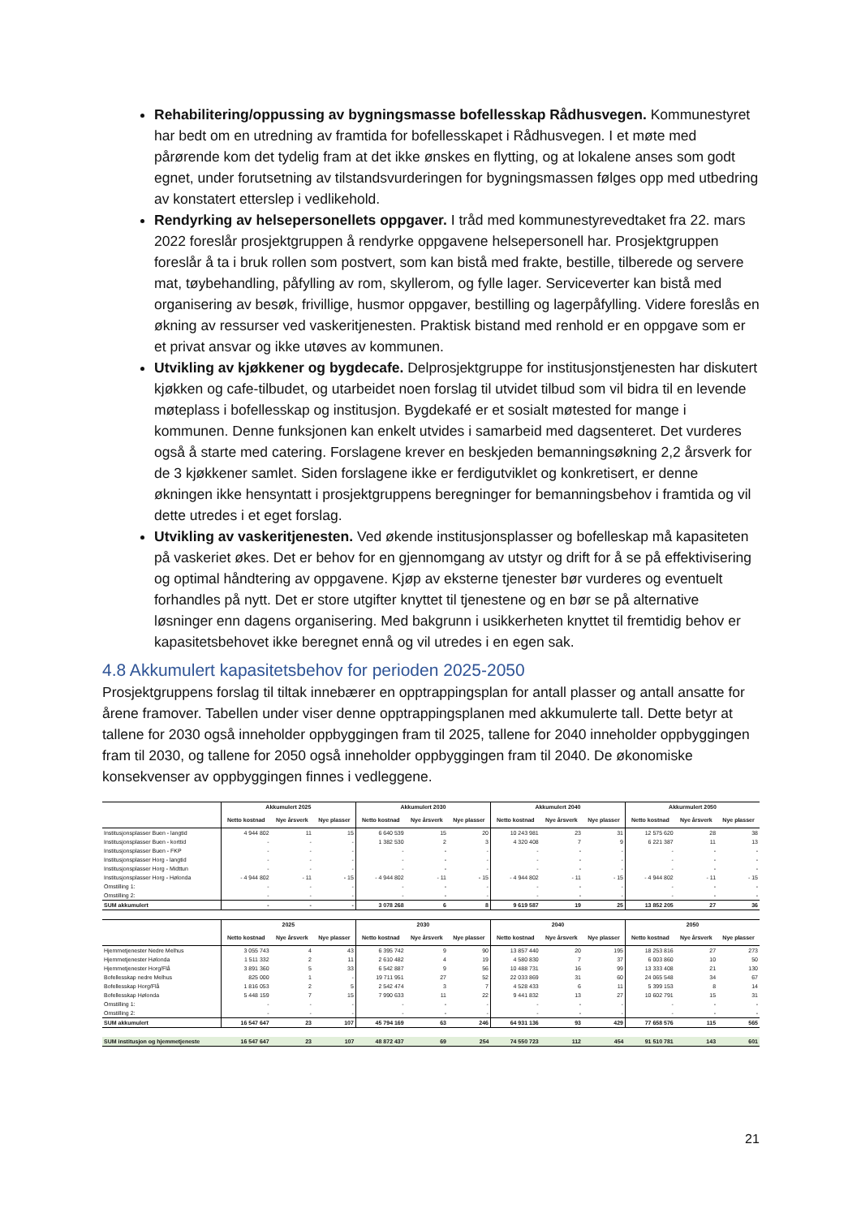Rehabilitering/oppussing av bygningsmasse bofellesskap Rådhusvegen. Kommunestyret har bedt om en utredning av framtida for bofellesskapet i Rådhusvegen. I et møte med pårørende kom det tydelig fram at det ikke ønskes en flytting, og at lokalene anses som godt egnet, under forutsetning av tilstandsvurderingen for bygningsmassen følges opp med utbedring av konstatert etterslep i vedlikehold.
Rendyrking av helsepersonellets oppgaver. I tråd med kommunestyrevedtaket fra 22. mars 2022 foreslår prosjektgruppen å rendyrke oppgavene helsepersonell har. Prosjektgruppen foreslår å ta i bruk rollen som postvert, som kan bistå med frakte, bestille, tilberede og servere mat, tøybehandling, påfylling av rom, skyllerom, og fylle lager. Serviceverter kan bistå med organisering av besøk, frivillige, husmor oppgaver, bestilling og lagerpåfylling. Videre foreslås en økning av ressurser ved vaskeritjenesten. Praktisk bistand med renhold er en oppgave som er et privat ansvar og ikke utøves av kommunen.
Utvikling av kjøkkener og bygdecafe. Delprosjektgruppe for institusjonstjenesten har diskutert kjøkken og cafe-tilbudet, og utarbeidet noen forslag til utvidet tilbud som vil bidra til en levende møteplass i bofellesskap og institusjon. Bygdekafé er et sosialt møtested for mange i kommunen. Denne funksjonen kan enkelt utvides i samarbeid med dagsenteret. Det vurderes også å starte med catering. Forslagene krever en beskjeden bemanningsøkning 2,2 årsverk for de 3 kjøkkener samlet. Siden forslagene ikke er ferdigutviklet og konkretisert, er denne økningen ikke hensyntatt i prosjektgruppens beregninger for bemanningsbehov i framtida og vil dette utredes i et eget forslag.
Utvikling av vaskeritjenesten. Ved økende institusjonsplasser og bofelleskap må kapasiteten på vaskeriet økes. Det er behov for en gjennomgang av utstyr og drift for å se på effektivisering og optimal håndtering av oppgavene. Kjøp av eksterne tjenester bør vurderes og eventuelt forhandles på nytt. Det er store utgifter knyttet til tjenestene og en bør se på alternative løsninger enn dagens organisering. Med bakgrunn i usikkerheten knyttet til fremtidig behov er kapasitetsbehovet ikke beregnet ennå og vil utredes i en egen sak.
4.8 Akkumulert kapasitetsbehov for perioden 2025-2050
Prosjektgruppens forslag til tiltak innebærer en opptrappingsplan for antall plasser og antall ansatte for årene framover. Tabellen under viser denne opptrappingsplanen med akkumulerte tall. Dette betyr at tallene for 2030 også inneholder oppbyggingen fram til 2025, tallene for 2040 inneholder oppbyggingen fram til 2030, og tallene for 2050 også inneholder oppbyggingen fram til 2040. De økonomiske konsekvenser av oppbyggingen finnes i vedleggene.
| | Akkumulert 2025 | | | Akkumulert 2030 | | | Akkumulert 2040 | | | Akkurmulert 2050 | | |
| --- | --- | --- | --- | --- | --- | --- | --- | --- | --- | --- | --- | --- |
| | Netto kostnad | Nye årsverk | Nye plasser | Netto kostnad | Nye årsverk | Nye plasser | Netto kostnad | Nye årsverk | Nye plasser | Netto kostnad | Nye årsverk | Nye plasser |
| Institusjonsplasser Buen - langtid | 4 944 802 | 11 | 15 | 6 640 539 | 15 | 20 | 10 243 981 | 23 | 31 | 12 575 620 | 28 | 38 |
| Institusjonsplasser Buen - korttid | - | - | - | 1 382 530 | 2 | 3 | 4 320 408 | 7 | 9 | 6 221 387 | 11 | 13 |
| Institusjonsplasser Buen - FKP | - | - | - | - | - | - | - | - | - | - | - | - |
| Institusjonsplasser Horg - langtid | - | - | - | - | - | - | - | - | - | - | - | - |
| Institusjonsplasser Horg - Midttun | - | - | - | - | - | - | - | - | - | - | - | - |
| Institusjonsplasser Horg - Hølonda | - 4 944 802 | - 11 | - 15 | - 4 944 802 | - 11 | - 15 | - 4 944 802 | - 11 | - 15 | - 4 944 802 | - 11 | - 15 |
| Omstilling 1: | - | - | - | - | - | - | - | - | - | - | - | - |
| Omstilling 2: | - | - | - | - | - | - | - | - | - | - | - | - |
| SUM akkumulert | - | - | - | 3 078 268 | 6 | 8 | 9 619 587 | 19 | 25 | 13 852 205 | 27 | 36 |
| | 2025 | | | 2030 | | | 2040 | | | 2050 | | |
| | Netto kostnad | Nye årsverk | Nye plasser | Netto kostnad | Nye årsverk | Nye plasser | Netto kostnad | Nye årsverk | Nye plasser | Netto kostnad | Nye årsverk | Nye plasser |
| Hjemmetjenester Nedre Melhus | 3 055 743 | 4 | 43 | 6 395 742 | 9 | 90 | 13 857 440 | 20 | 195 | 18 253 816 | 27 | 273 |
| Hjemmetjenester Hølonda | 1 511 332 | 2 | 11 | 2 610 482 | 4 | 19 | 4 580 830 | 7 | 37 | 6 003 860 | 10 | 50 |
| Hjemmetjenester Horg/Flå | 3 891 360 | 5 | 33 | 6 542 887 | 9 | 56 | 10 488 731 | 16 | 99 | 13 333 408 | 21 | 130 |
| Bofellesskap nedre Melhus | 825 000 | 1 | - | 19 711 951 | 27 | 52 | 22 033 869 | 31 | 60 | 24 065 548 | 34 | 67 |
| Bofellesskap Horg/Flå | 1 816 053 | 2 | 5 | 2 542 474 | 3 | 7 | 4 528 433 | 6 | 11 | 5 399 153 | 8 | 14 |
| Bofellesskap Hølonda | 5 448 159 | 7 | 15 | 7 990 633 | 11 | 22 | 9 441 832 | 13 | 27 | 10 602 791 | 15 | 31 |
| Omstilling 1: | - | - | - | - | - | - | - | - | - | - | - | - |
| Omstilling 2: | - | - | - | - | - | - | - | - | - | - | - | - |
| SUM akkumulert | 16 547 647 | 23 | 107 | 45 794 169 | 63 | 246 | 64 931 136 | 93 | 429 | 77 658 576 | 115 | 565 |
| SUM institusjon og hjemmetjeneste | 16 547 647 | 23 | 107 | 48 872 437 | 69 | 254 | 74 550 723 | 112 | 454 | 91 510 781 | 143 | 601 |
21